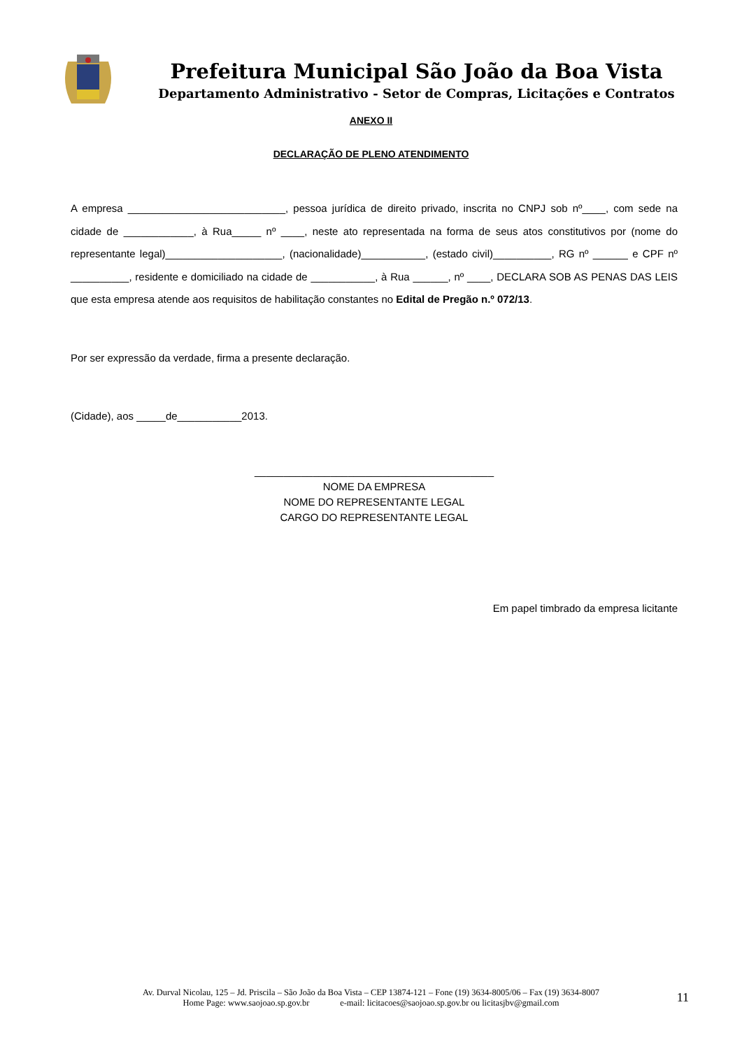Prefeitura Municipal São João da Boa Vista
Departamento Administrativo - Setor de Compras, Licitações e Contratos
ANEXO II
DECLARAÇÃO DE PLENO ATENDIMENTO
A empresa ___________________________, pessoa jurídica de direito privado, inscrita no CNPJ sob nº____, com sede na cidade de ____________, à Rua_____ nº ____, neste ato representada na forma de seus atos constitutivos por (nome do representante legal)____________________, (nacionalidade)___________, (estado civil)__________, RG nº ______ e CPF nº __________, residente e domiciliado na cidade de ___________, à Rua ______, nº ____, DECLARA SOB AS PENAS DAS LEIS que esta empresa atende aos requisitos de habilitação constantes no Edital de Pregão n.º 072/13.
Por ser expressão da verdade, firma a presente declaração.
(Cidade), aos _____de___________2013.
_________________________________________
NOME DA EMPRESA
NOME DO REPRESENTANTE LEGAL
CARGO DO REPRESENTANTE LEGAL
Em papel timbrado da empresa licitante
Av. Durval Nicolau, 125 – Jd. Priscila – São João da Boa Vista – CEP 13874-121 – Fone (19) 3634-8005/06 – Fax (19) 3634-8007
Home Page: www.saojoao.sp.gov.br e-mail: licitacoes@saojoao.sp.gov.br ou licitasjbv@gmail.com
11